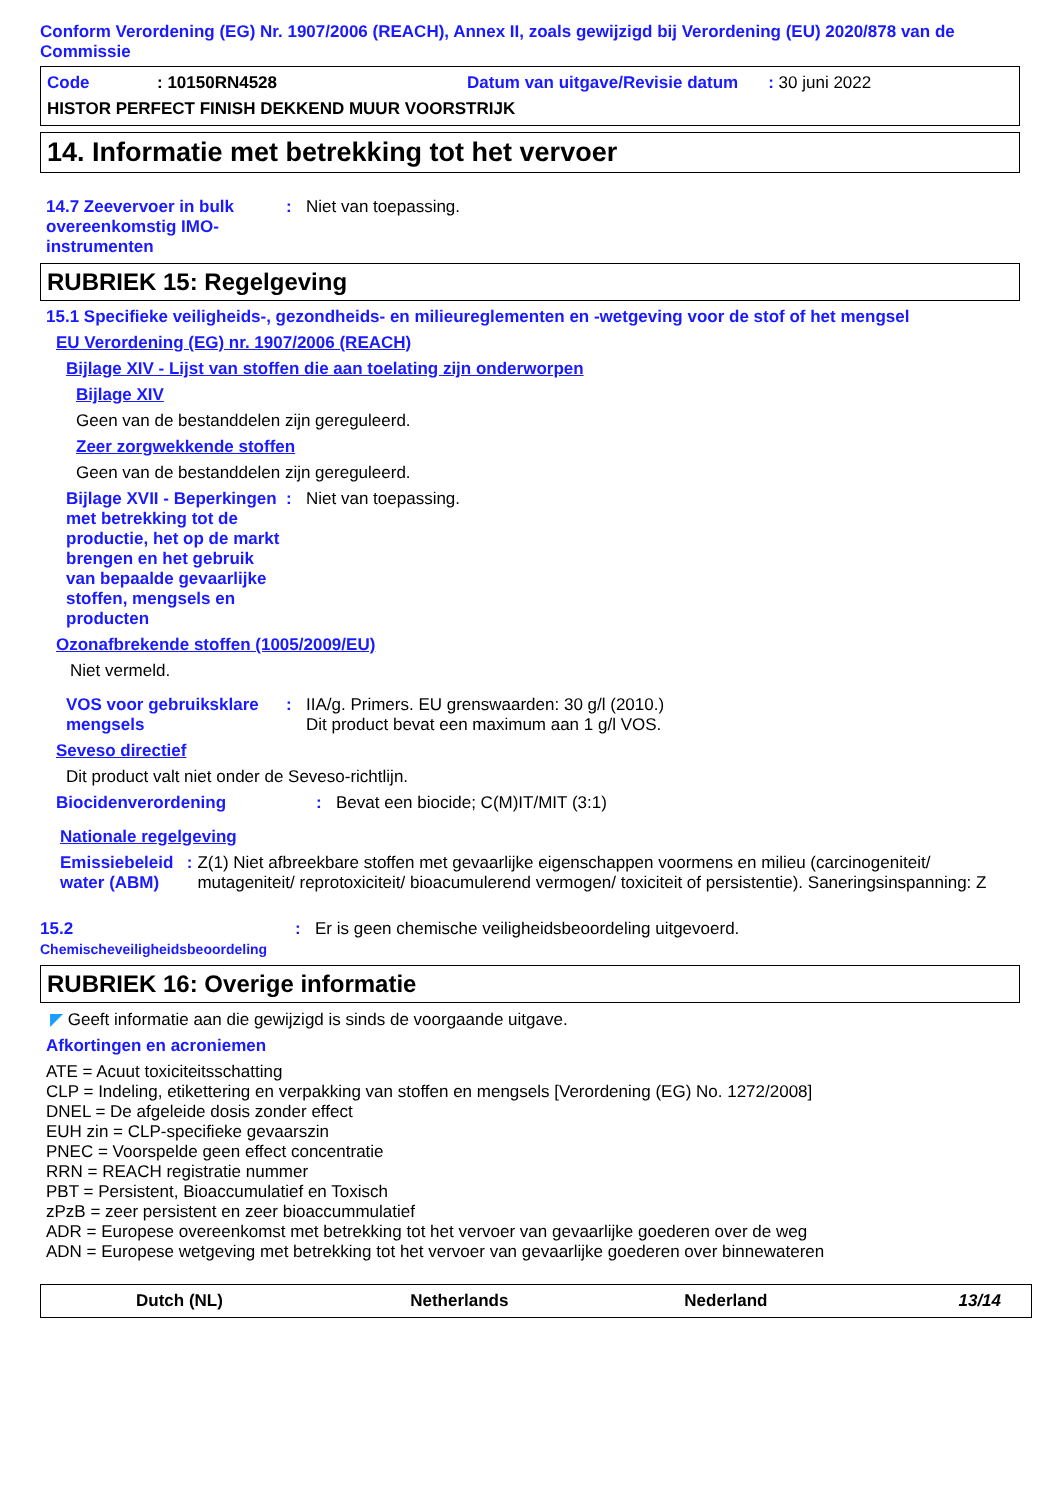Conform Verordening (EG) Nr. 1907/2006 (REACH), Annex II, zoals gewijzigd bij Verordening (EU) 2020/878 van de Commissie
Code: 10150RN4528 Datum van uitgave/Revisie datum: 30 juni 2022
HISTOR PERFECT FINISH DEKKEND MUUR VOORSTRIJK
14. Informatie met betrekking tot het vervoer
14.7 Zeevervoer in bulk overeenkomstig IMO-instrumenten
: Niet van toepassing.
RUBRIEK 15: Regelgeving
15.1 Specifieke veiligheids-, gezondheids- en milieureglementen en -wetgeving voor de stof of het mengsel
EU Verordening (EG) nr. 1907/2006 (REACH)
Bijlage XIV - Lijst van stoffen die aan toelating zijn onderworpen
Bijlage XIV
Geen van de bestanddelen zijn gereguleerd.
Zeer zorgwekkende stoffen
Geen van de bestanddelen zijn gereguleerd.
Bijlage XVII - Beperkingen met betrekking tot de productie, het op de markt brengen en het gebruik van bepaalde gevaarlijke stoffen, mengsels en producten
: Niet van toepassing.
Ozonafbrekende stoffen (1005/2009/EU)
Niet vermeld.
VOS voor gebruiksklare mengsels
: IIA/g. Primers. EU grenswaarden: 30 g/l (2010.)
Dit product bevat een maximum aan 1 g/l VOS.
Seveso directief
Dit product valt niet onder de Seveso-richtlijn.
Biocidenverordening : Bevat een biocide; C(M)IT/MIT (3:1)
Nationale regelgeving
Emissiebeleid water (ABM)
: Z(1) Niet afbreekbare stoffen met gevaarlijke eigenschappen voormens en milieu (carcinogeniteit/ mutageniteit/ reprotoxiciteit/ bioacumulerend vermogen/ toxiciteit of persistentie). Saneringsinspanning: Z
15.2 Chemischeveiligheidsbeoordeling
: Er is geen chemische veiligheidsbeoordeling uitgevoerd.
RUBRIEK 16: Overige informatie
◤ Geeft informatie aan die gewijzigd is sinds de voorgaande uitgave.
Afkortingen en acroniemen
ATE = Acuut toxiciteitsschatting
CLP = Indeling, etikettering en verpakking van stoffen en mengsels [Verordening (EG) No. 1272/2008]
DNEL = De afgeleide dosis zonder effect
EUH zin = CLP-specifieke gevaarszin
PNEC = Voorspelde geen effect concentratie
RRN = REACH registratie nummer
PBT = Persistent, Bioaccumulatief en Toxisch
zPzB = zeer persistent en zeer bioaccummulatief
ADR = Europese overeenkomst met betrekking tot het vervoer van gevaarlijke goederen over de weg
ADN = Europese wetgeving met betrekking tot het vervoer van gevaarlijke goederen over binnewateren
Dutch (NL) Netherlands Nederland 13/14